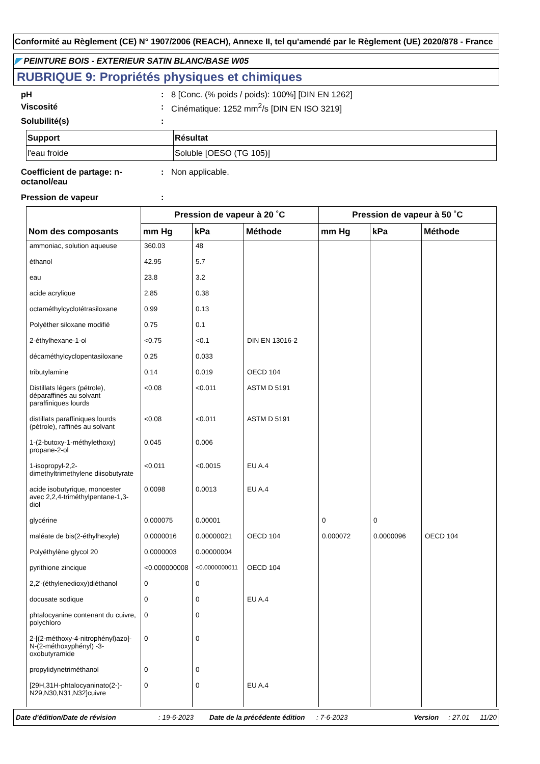Conformité au Règlement (CE) N° 1907/2006 (REACH), Annexe II, tel qu'amendé par le Règlement (UE) 2020/878 - France
◤ PEINTURE BOIS - EXTERIEUR SATIN BLANC/BASE W05
RUBRIQUE 9: Propriétés physiques et chimiques
pH: 8 [Conc. (% poids / poids): 100%] [DIN EN 1262]
Viscosité: Cinématique: 1252 mm<sup>2</sup>/s [DIN EN ISO 3219]
Solubilité(s):
| Support | Résultat |
| --- | --- |
| l'eau froide | Soluble [OESO (TG 105)] |
Coefficient de partage: n-octanol/eau: Non applicable.
Pression de vapeur:
| Nom des composants | Pression de vapeur à 20 ˚C | | | Pression de vapeur à 50 ˚C | | |
| --- | --- | --- | --- | --- | --- | --- |
| | mm Hg | kPa | Méthode | mm Hg | kPa | Méthode |
| ammoniac, solution aqueuse | 360.03 | 48 | | | | |
| éthanol | 42.95 | 5.7 | | | | |
| eau | 23.8 | 3.2 | | | | |
| acide acrylique | 2.85 | 0.38 | | | | |
| octaméthylcyclotétrasiloxane | 0.99 | 0.13 | | | | |
| Polyéther siloxane modifié | 0.75 | 0.1 | | | | |
| 2-éthylhexane-1-ol | <0.75 | <0.1 | DIN EN 13016-2 | | | |
| décaméthylcyclopentasiloxane | 0.25 | 0.033 | | | | |
| tributylamine | 0.14 | 0.019 | OECD 104 | | | |
| Distillats légers (pétrole), déparaffinés au solvant paraffiniques lourds | <0.08 | <0.011 | ASTM D 5191 | | | |
| distillats paraffiniques lourds (pétrole), raffinés au solvant | <0.08 | <0.011 | ASTM D 5191 | | | |
| 1-(2-butoxy-1-méthylethoxy) propane-2-ol | 0.045 | 0.006 | | | | |
| 1-isopropyl-2,2-dimethyltrimethylene diisobutyrate | <0.011 | <0.0015 | EU A.4 | | | |
| acide isobutyrique, monoester avec 2,2,4-triméthylpentane-1,3-diol | 0.0098 | 0.0013 | EU A.4 | | | |
| glycérine | 0.000075 | 0.00001 | | 0 | 0 | |
| maléate de bis(2-éthylhexyle) | 0.0000016 | 0.00000021 | OECD 104 | 0.000072 | 0.0000096 | OECD 104 |
| Polyéthylène glycol 20 | 0.0000003 | 0.00000004 | | | | |
| pyrithione zincique | <0.000000008 | <0.0000000011 | OECD 104 | | | |
| 2,2'-(éthylenedioxy)diéthanol | 0 | 0 | | | | |
| docusate sodique | 0 | 0 | EU A.4 | | | |
| phtalocyanine contenant du cuivre, polychloro | 0 | 0 | | | | |
| 2-[(2-méthoxy-4-nitrophényl)azo]-N-(2-méthoxyphényl) -3-oxobutyramide | 0 | 0 | | | | |
| propylidynetriméthanol | 0 | 0 | | | | |
| [29H,31H-phtalocyaninato(2-)-N29,N30,N31,N32]cuivre | 0 | 0 | EU A.4 | | | |
Date d'édition/Date de révision: 19-6-2023 Date de la précédente édition: 7-6-2023 Version: 27.01 11/20